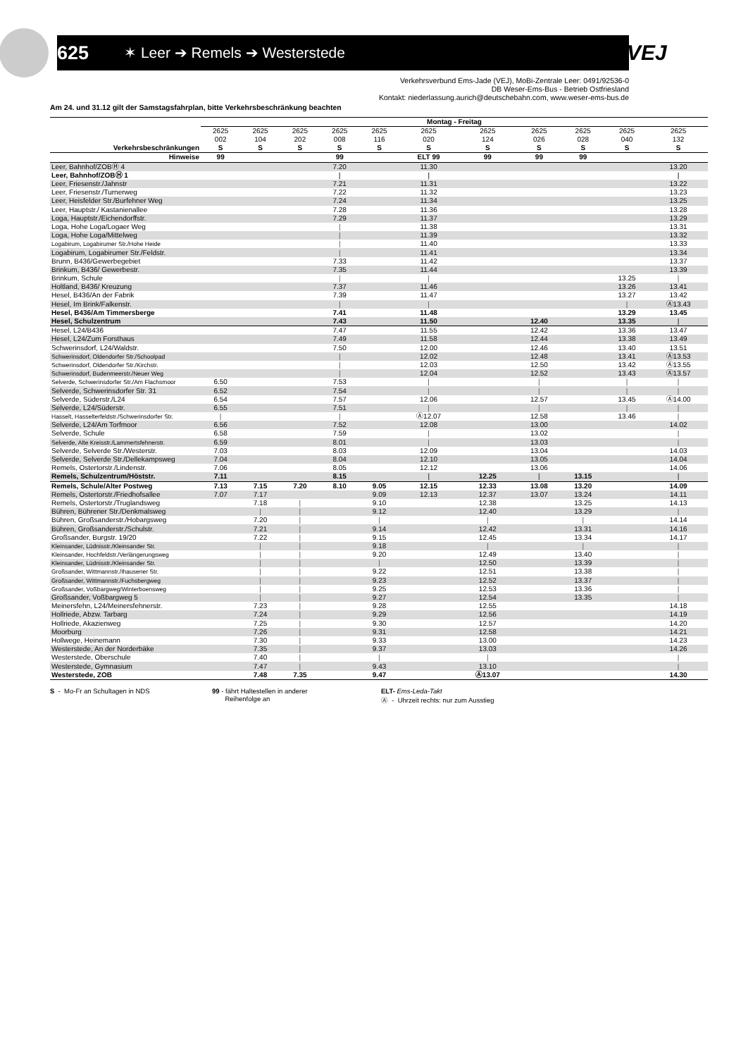625 ✶ Leer ➔ Remels ➔ Westerstede
VEJ
Verkehrsverbund Ems-Jade (VEJ), MoBi-Zentrale Leer: 0491/92536-0
DB Weser-Ems-Bus - Betrieb Ostfriesland
Kontakt: niederlassung.aurich@deutschebahn.com, www.weser-ems-bus.de
Am 24. und 31.12 gilt der Samstagsfahrplan, bitte Verkehrsbeschränkung beachten
| | Montag - Freitag | | | | | | | | | | |
| --- | --- | --- | --- | --- | --- | --- | --- | --- | --- | --- | --- |
| | 2625 002 | 2625 104 | 2625 202 | 2625 008 | 2625 116 | 2625 020 | 2625 124 | 2625 026 | 2625 028 | 2625 040 | 2625 132 |
| Verkehrsbeschränkungen | S | S | S | S | S | S | S | S | S | S | S |
| Hinweise | 99 | | | 99 | | ELT 99 | 99 | 99 | 99 | | |
| Leer, Bahnhof/ZOBⒽ 4 | | | | 7.20 | | 11.30 | | | | | 13.20 |
| Leer, Bahnhof/ZOBⒽ 1 | | | | / | | / | | | | | / |
| Leer, Friesenstr./Jahnstr | | | | 7.21 | | 11.31 | | | | | 13.22 |
| Leer, Friesenstr./Turnerweg | | | | 7.22 | | 11.32 | | | | | 13.23 |
| Leer, Heisfelder Str./Burfehner Weg | | | | 7.24 | | 11.34 | | | | | 13.25 |
| Leer, Hauptstr./ Kastanienallee | | | | 7.28 | | 11.36 | | | | | 13.28 |
| Loga, Hauptstr./Eichendorffstr. | | | | 7.29 | | 11.37 | | | | | 13.29 |
| Loga, Hohe Loga/Logaer Weg | | | | / | | 11.38 | | | | | 13.31 |
| Loga, Hohe Loga/Mittelweg | | | | / | | 11.39 | | | | | 13.32 |
| Logabirum, Logabirumer Str./Hohe Heide | | | | / | | 11.40 | | | | | 13.33 |
| Logabirum, Logabirumer Str./Feldstr. | | | | / | | 11.41 | | | | | 13.34 |
| Brunn, B436/Gewerbegebiet | | | | 7.33 | | 11.42 | | | | | 13.37 |
| Brinkum, B436/ Gewerbestr. | | | | 7.35 | | 11.44 | | | | | 13.39 |
| Brinkum, Schule | | | | / | | / | | | | 13.25 | / |
| Holtland, B436/ Kreuzung | | | | 7.37 | | 11.46 | | | | 13.26 | 13.41 |
| Hesel, B436/An der Fabrik | | | | 7.39 | | 11.47 | | | | 13.27 | 13.42 |
| Hesel, Im Brink/Falkenstr. | | | | / | | / | | | | / | Ⓐ13.43 |
| Hesel, B436/Am Timmersberge | | | | 7.41 | | 11.48 | | | | 13.29 | 13.45 |
| Hesel, Schulzentrum | | | | 7.43 | | 11.50 | | 12.40 | | 13.35 | / |
| Hesel, L24/B436 | | | | 7.47 | | 11.55 | | 12.42 | | 13.36 | 13.47 |
| Hesel, L24/Zum Forsthaus | | | | 7.49 | | 11.58 | | 12.44 | | 13.38 | 13.49 |
| Schwerinsdorf, L24/Waldstr. | | | | 7.50 | | 12.00 | | 12.46 | | 13.40 | 13.51 |
| Schwerinsdorf, Oldendorfer Str./Schoolpad | | | | / | | 12.02 | | 12.48 | | 13.41 | Ⓐ13.53 |
| Schwerinsdorf, Oldendorfer Str./Kirchstr. | | | | / | | 12.03 | | 12.50 | | 13.42 | Ⓐ13.55 |
| Schwerinsdorf, Budenmeerstr./Neuer Weg | | | | / | | 12.04 | | 12.52 | | 13.43 | Ⓐ13.57 |
| Selverde, Schwerinsdorfer Str./Am Flachsmoor | 6.50 | | | 7.53 | | / | | / | | / | / |
| Selverde, Schwerinsdorfer Str. 31 | 6.52 | | | 7.54 | | / | | / | | / | / |
| Selverde, Süderstr./L24 | 6.54 | | | 7.57 | | 12.06 | | 12.57 | | 13.45 | Ⓐ14.00 |
| Selverde, L24/Süderstr. | 6.55 | | | 7.51 | | / | | / | | / | / |
| Hasselt, Hasselterfeldstr./Schwerinsdorfer Str. | / | | | / | | Ⓐ12.07 | | 12.58 | | 13.46 | / |
| Selverde, L24/Am Torfmoor | 6.56 | | | 7.52 | | 12.08 | | 13.00 | | | 14.02 |
| Selverde, Schule | 6.58 | | | 7.59 | | / | | 13.02 | | | / |
| Selverde, Alte Kreisstr./Lammertsfehnerstr. | 6.59 | | | 8.01 | | / | | 13.03 | | | / |
| Selverde, Selverde Str./Westerstr. | 7.03 | | | 8.03 | | 12.09 | | 13.04 | | | 14.03 |
| Selverde, Selverde Str./Dellekampsweg | 7.04 | | | 8.04 | | 12.10 | | 13.05 | | | 14.04 |
| Remels, Ostertorstr./Lindenstr. | 7.06 | | | 8.05 | | 12.12 | | 13.06 | | | 14.06 |
| Remels, Schulzentrum/Höststr. | 7.11 | | | 8.15 | | / | 12.25 | / | 13.15 | | / |
| Remels, Schule/Alter Postweg | 7.13 | 7.15 | 7.20 | 8.10 | 9.05 | 12.15 | 12.33 | 13.08 | 13.20 | | 14.09 |
| Remels, Ostertorstr./Friedhofsallee | 7.07 | 7.17 | | | 9.09 | 12.13 | 12.37 | 13.07 | 13.24 | | 14.11 |
| Remels, Ostertorstr./Truglandsweg | | 7.18 | / | | 9.10 | | 12.38 | | 13.25 | | 14.13 |
| Bühren, Bührener Str./Denkmalsweg | | / | / | | 9.12 | | 12.40 | | 13.29 | | / |
| Bühren, Großsanderstr./Hobargsweg | | 7.20 | / | | / | | / | | / | | 14.14 |
| Bühren, Großsanderstr./Schulstr. | | 7.21 | / | | 9.14 | | 12.42 | | 13.31 | | 14.16 |
| Großsander, Burgstr. 19/20 | | 7.22 | / | | 9.15 | | 12.45 | | 13.34 | | 14.17 |
| Kleinsander, Lüdnisstr./Kleinsander Str. | | / | / | | 9.18 | | / | | / | | / |
| Kleinsander, Hochfeldstr./Verlängerungsweg | | / | / | | 9.20 | | 12.49 | | 13.40 | | / |
| Kleinsander, Lüdnisstr./Kleinsander Str. | | / | / | | / | | 12.50 | | 13.39 | | / |
| Großsander, Wittmannstr./Ihausener Str. | | / | / | | 9.22 | | 12.51 | | 13.38 | | / |
| Großsander, Wittmannstr./Fuchsbergweg | | / | / | | 9.23 | | 12.52 | | 13.37 | | / |
| Großsander, Voßbargweg/Winterboensweg | | / | / | | 9.25 | | 12.53 | | 13.36 | | / |
| Großsander, Voßbargweg 5 | | / | / | | 9.27 | | 12.54 | | 13.35 | | / |
| Meinersfehn, L24/Meinersfehnerstr. | | 7.23 | / | | 9.28 | | 12.55 | | | | 14.18 |
| Hollriede, Abzw. Tarbarg | | 7.24 | / | | 9.29 | | 12.56 | | | | 14.19 |
| Hollriede, Akazienweg | | 7.25 | / | | 9.30 | | 12.57 | | | | 14.20 |
| Moorburg | | 7.26 | / | | 9.31 | | 12.58 | | | | 14.21 |
| Hollwege, Heinemann | | 7.30 | / | | 9.33 | | 13.00 | | | | 14.23 |
| Westerstede, An der Norderbäke | | 7.35 | / | | 9.37 | | 13.03 | | | | 14.26 |
| Westerstede, Oberschule | | 7.40 | / | | / | | / | | | | / |
| Westerstede, Gymnasium | | 7.47 | / | | 9.43 | | 13.10 | | | | / |
| Westerstede, ZOB | | 7.48 | 7.35 | | 9.47 | | Ⓐ13.07 | | | | 14.30 |
S - Mo-Fr an Schultagen in NDS 99 - fährt Haltestellen in anderer
Reihenfolge an
ELT- Ems-Leda-Takt
Ⓐ - Uhrzeit rechts: nur zum Ausstieg